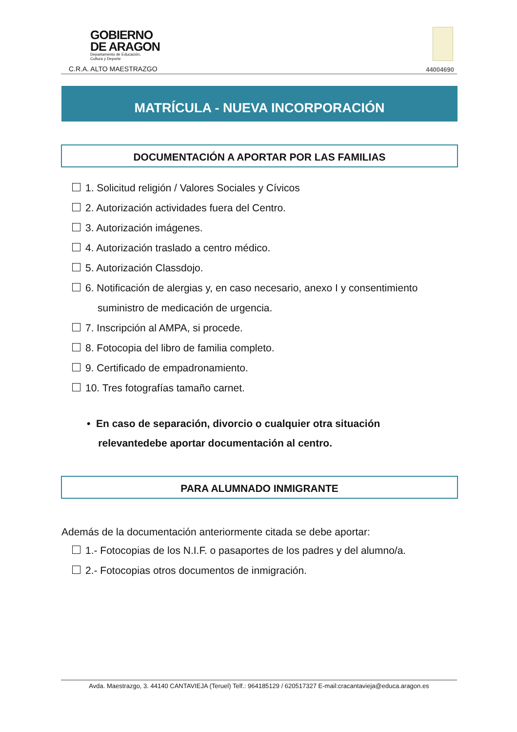GOBIERNO
DE ARAGON
Departamento de Educación,
Cultura y Deporte
C.R.A. ALTO MAESTRAZGO 44004690
MATRÍCULA - NUEVA INCORPORACIÓN
DOCUMENTACIÓN A APORTAR POR LAS FAMILIAS
1. Solicitud religión / Valores Sociales y Cívicos
2. Autorización actividades fuera del Centro.
3. Autorización imágenes.
4. Autorización traslado a centro médico.
5. Autorización Classdojo.
6. Notificación de alergias y, en caso necesario, anexo I y consentimiento
suministro de medicación de urgencia.
7. Inscripción al AMPA, si procede.
8. Fotocopia del libro de familia completo.
9. Certificado de empadronamiento.
10. Tres fotografías tamaño carnet.
• En caso de separación, divorcio o cualquier otra situación
relevantedebe aportar documentación al centro.
PARA ALUMNADO INMIGRANTE
Además de la documentación anteriormente citada se debe aportar:
1.- Fotocopias de los N.I.F. o pasaportes de los padres y del alumno/a.
2.- Fotocopias otros documentos de inmigración.
Avda. Maestrazgo, 3. 44140 CANTAVIEJA (Teruel) Telf.: 964185129 / 620517327 E-mail:cracantavieja@educa.aragon.es